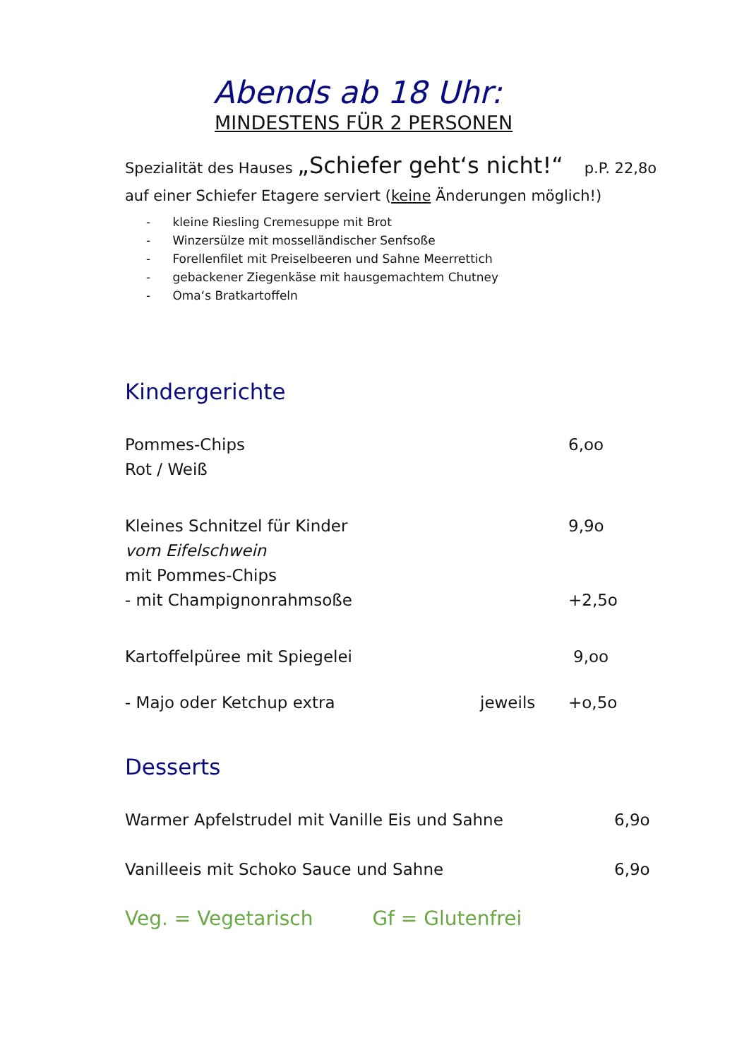Abends ab 18 Uhr:
MINDESTENS FÜR 2 PERSONEN
Spezialität des Hauses „Schiefer geht‘s nicht!“p.P. 22,8o
auf einer Schiefer Etagere serviert (keine Änderungen möglich!)
- kleine Riesling Cremesuppe mit Brot
- Winzersülze mit mosselländischer Senfsoße
- Forellenfilet mit Preiselbeeren und Sahne Meerrettich
- gebackener Ziegenkäse mit hausgemachtem Chutney
- Oma‘s Bratkartoffeln
Kindergerichte
Pommes-Chips 6,oo
Rot / Weiß
Kleines Schnitzel für Kinder 9,9o
vom Eifelschwein
mit Pommes-Chips
- mit Champignonrahmsoße +2,5o
Kartoffelpüree mit Spiegelei 9,oo
- Majo oder Ketchup extra jeweils +o,5o
Desserts
Warmer Apfelstrudel mit Vanille Eis und Sahne 6,9o
Vanilleeis mit Schoko Sauce und Sahne 6,9o
Veg. = Vegetarisch Gf = Glutenfrei